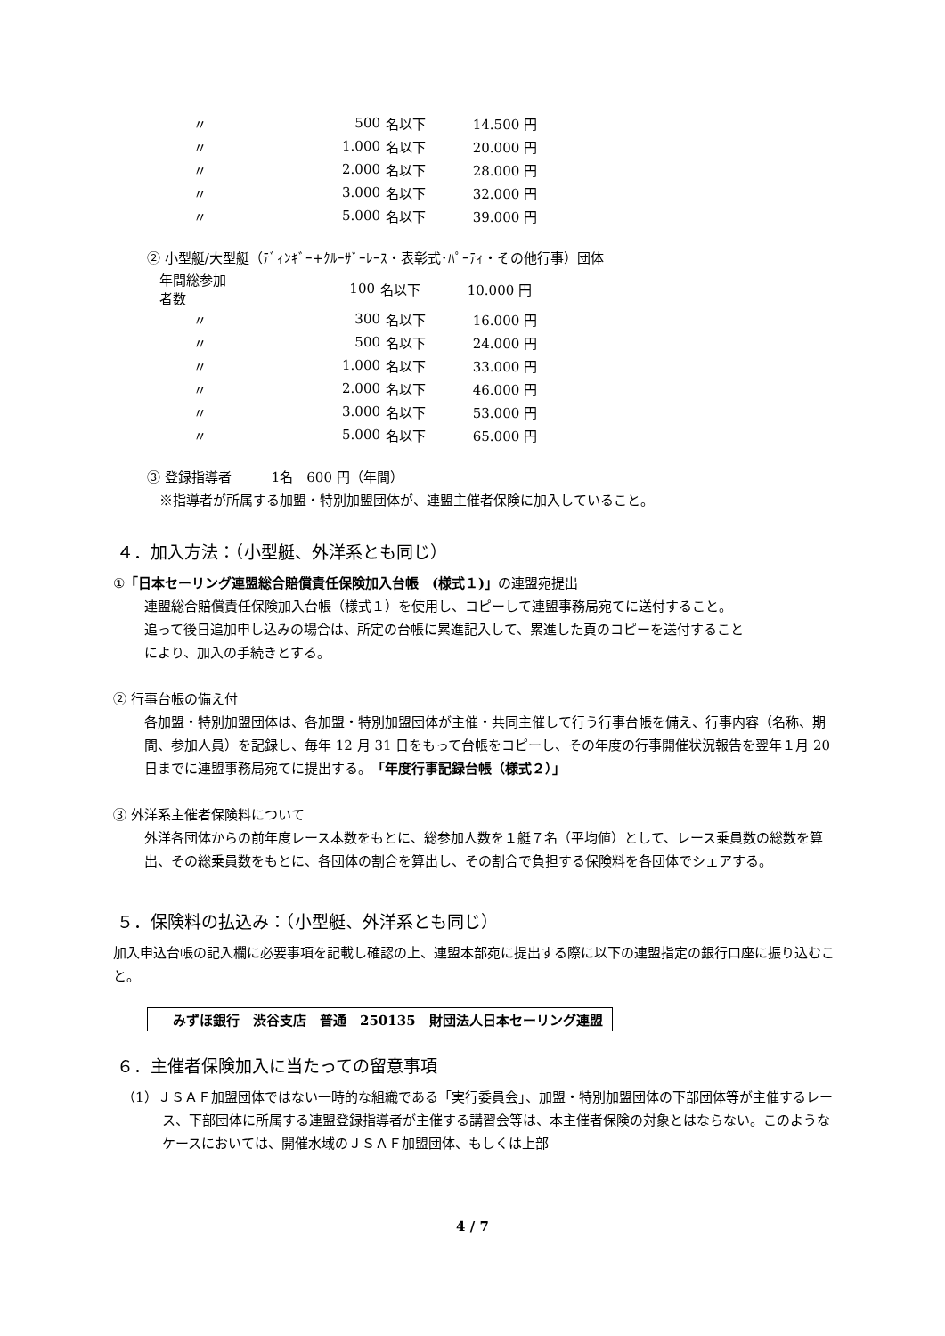| 〃 | 500 | 名以下 | 14.500 円 |
| 〃 | 1.000 | 名以下 | 20.000 円 |
| 〃 | 2.000 | 名以下 | 28.000 円 |
| 〃 | 3.000 | 名以下 | 32.000 円 |
| 〃 | 5.000 | 名以下 | 39.000 円 |
② 小型艇/大型艇（ﾃﾞｨﾝｷﾞｰ+ｸﾙｰｻﾞｰﾚｰｽ・表彰式･ﾊﾟｰﾃｨ・その他行事）団体
| 年間総参加者数 | 100 | 名以下 | 10.000 円 |
| 〃 | 300 | 名以下 | 16.000 円 |
| 〃 | 500 | 名以下 | 24.000 円 |
| 〃 | 1.000 | 名以下 | 33.000 円 |
| 〃 | 2.000 | 名以下 | 46.000 円 |
| 〃 | 3.000 | 名以下 | 53.000 円 |
| 〃 | 5.000 | 名以下 | 65.000 円 |
③ 登録指導者　　　1名　600 円（年間）
※指導者が所属する加盟・特別加盟団体が、連盟主催者保険に加入していること。
４．加入方法：（小型艇、外洋系とも同じ）
①「日本セーリング連盟総合賠償責任保険加入台帳　(様式１)」の連盟宛提出
連盟総合賠償責任保険加入台帳（様式１）を使用し、コピーして連盟事務局宛てに送付すること。
追って後日追加申し込みの場合は、所定の台帳に累進記入して、累進した頁のコピーを送付すること
により、加入の手続きとする。
② 行事台帳の備え付
各加盟・特別加盟団体は、各加盟・特別加盟団体が主催・共同主催して行う行事台帳を備え、行事内容（名称、期間、参加人員）を記録し、毎年 12 月 31 日をもって台帳をコピーし、その年度の行事開催状況報告を翌年１月 20 日までに連盟事務局宛てに提出する。「年度行事記録台帳（様式２）」
③ 外洋系主催者保険料について
外洋各団体からの前年度レース本数をもとに、総参加人数を１艇７名（平均値）として、レース乗員数の総数を算出、その総乗員数をもとに、各団体の割合を算出し、その割合で負担する保険料を各団体でシェアする。
５．保険料の払込み：（小型艇、外洋系とも同じ）
加入申込台帳の記入欄に必要事項を記載し確認の上、連盟本部宛に提出する際に以下の連盟指定の銀行口座に振り込むこと。
みずほ銀行　渋谷支店　普通　250135　財団法人日本セーリング連盟
６．主催者保険加入に当たっての留意事項
（1）ＪＳＡＦ加盟団体ではない一時的な組織である「実行委員会」、加盟・特別加盟団体の下部団体等が主催するレース、下部団体に所属する連盟登録指導者が主催する講習会等は、本主催者保険の対象とはならない。このようなケースにおいては、開催水域のＪＳＡＦ加盟団体、もしくは上部
4 / 7